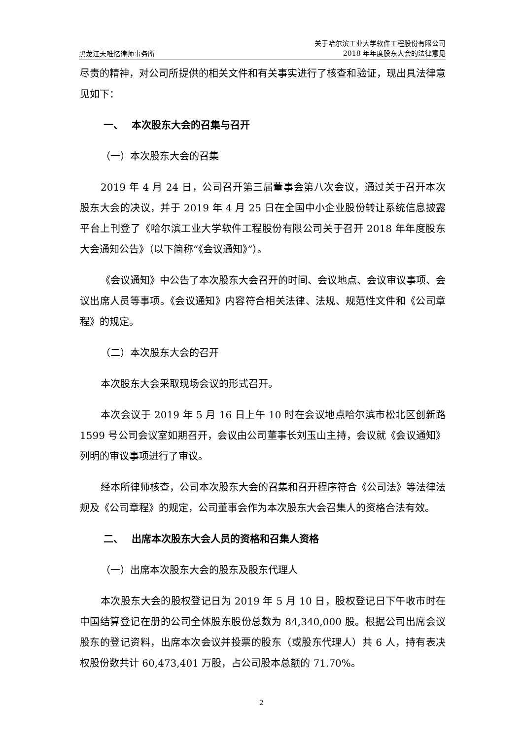黑龙江天唯忆律师事务所
关于哈尔滨工业大学软件工程股份有限公司
2018 年年度股东大会的法律意见
尽责的精神，对公司所提供的相关文件和有关事实进行了核查和验证，现出具法律意见如下：
一、　 本次股东大会的召集与召开
（一）本次股东大会的召集
2019 年 4 月 24 日，公司召开第三届董事会第八次会议，通过关于召开本次股东大会的决议，并于 2019 年 4 月 25 日在全国中小企业股份转让系统信息披露平台上刊登了《哈尔滨工业大学软件工程股份有限公司关于召开 2018 年年度股东大会通知公告》（以下简称“《会议通知》”）。
《会议通知》中公告了本次股东大会召开的时间、会议地点、会议审议事项、会议出席人员等事项。《会议通知》内容符合相关法律、法规、规范性文件和《公司章程》的规定。
（二）本次股东大会的召开
本次股东大会采取现场会议的形式召开。
本次会议于 2019 年 5 月 16 日上午 10 时在会议地点哈尔滨市松北区创新路 1599 号公司会议室如期召开，会议由公司董事长刘玉山主持，会议就《会议通知》列明的审议事项进行了审议。
经本所律师核查，公司本次股东大会的召集和召开程序符合《公司法》等法律法规及《公司章程》的规定，公司董事会作为本次股东大会召集人的资格合法有效。
二、　 出席本次股东大会人员的资格和召集人资格
（一）出席本次股东大会的股东及股东代理人
本次股东大会的股权登记日为 2019 年 5 月 10 日，股权登记日下午收市时在中国结算登记在册的公司全体股东股份总数为 84,340,000 股。根据公司出席会议股东的登记资料，出席本次会议并投票的股东（或股东代理人）共 6 人，持有表决权股份数共计 60,473,401 万股，占公司股本总额的 71.70%。
2